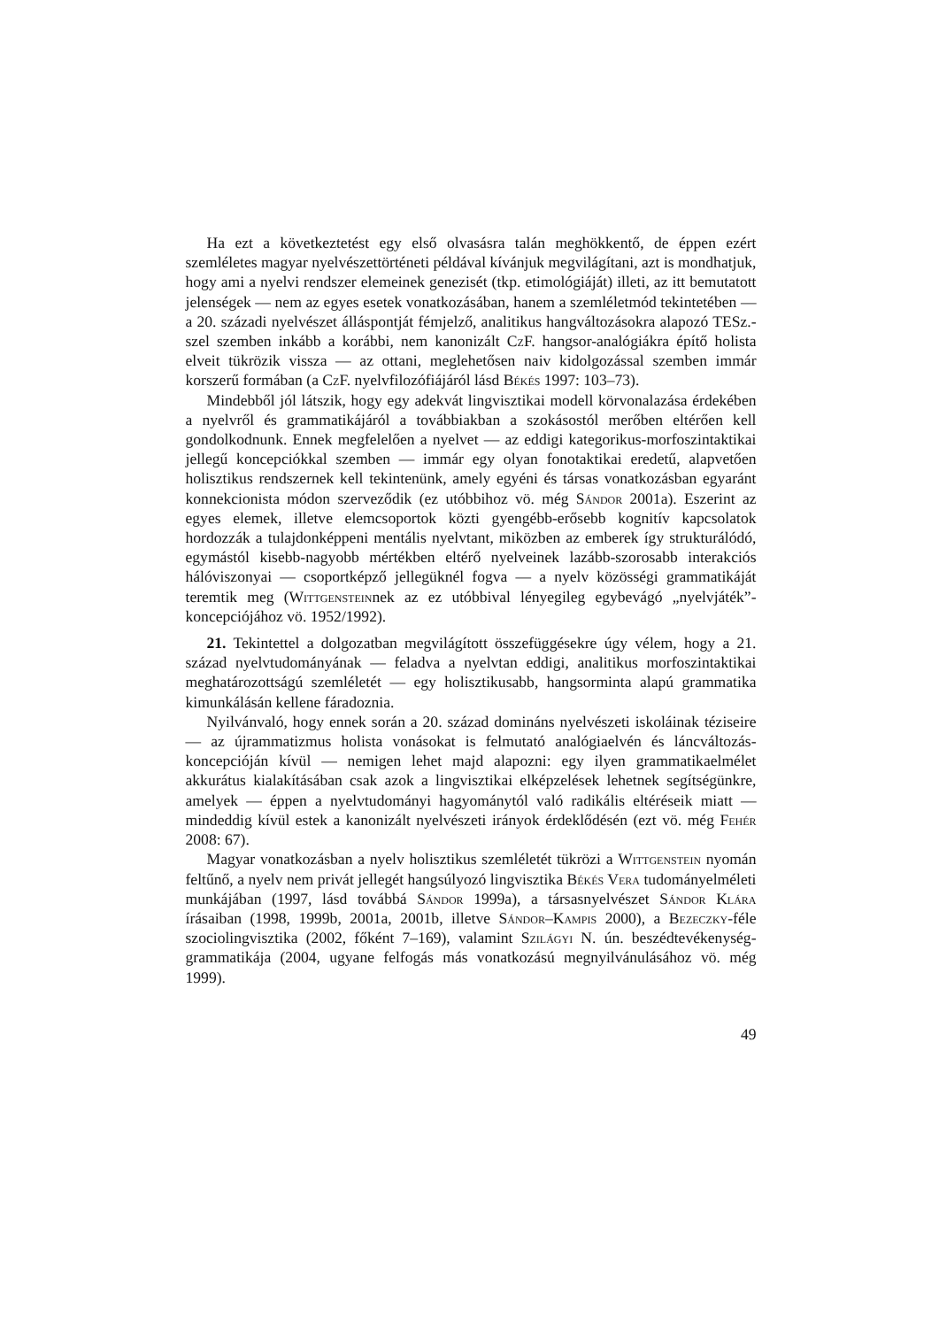Ha ezt a következtetést egy első olvasásra talán meghökkentő, de éppen ezért szemléletes magyar nyelvészettörténeti példával kívánjuk megvilágítani, azt is mondhatjuk, hogy ami a nyelvi rendszer elemeinek genezisét (tkp. etimológiáját) illeti, az itt bemutatott jelenségek — nem az egyes esetek vonatkozásában, hanem a szemléletmód tekintetében — a 20. századi nyelvészet álláspontját fémjelző, analitikus hangváltozásokra alapozó TESz.-szel szemben inkább a korábbi, nem kanonizált Cz F. hangsor-analógiákra építő holista elveit tükrözik vissza — az ottani, meglehetősen naiv kidolgozással szemben immár korszerű formában (a Cz F. nyelvfilozófiájáról lásd Békés 1997: 103–73).
Mindebből jól látszik, hogy egy adekvát lingvisztikai modell körvonalazása érdekében a nyelvről és grammatikájáról a továbbiakban a szokásostól merőben eltérően kell gondolkodnunk. Ennek megfelelően a nyelvet — az eddigi kategorikus-morfoszintaktikai jellegű koncepciókkal szemben — immár egy olyan fonotaktikai eredetű, alapvetően holisztikus rendszernek kell tekintenünk, amely egyéni és társas vonatkozásban egyaránt konnekcionista módon szerveződik (ez utóbbihoz vö. még Sándor 2001a). Eszerint az egyes elemek, illetve elemcsoportok közti gyengébb-erősebb kognitív kapcsolatok hordozzák a tulajdonképpeni mentális nyelvtant, miközben az emberek így strukturálódó, egymástól kisebb-nagyobb mértékben eltérő nyelveinek lazább-szorosabb interakciós hálóviszonyai — csoportképző jellegüknél fogva — a nyelv közösségi grammatikáját teremtik meg (Wittgensteinnek az ez utóbbival lényegileg egybevágó „nyelvjáték”-koncepciójához vö. 1952/1992).
21. Tekintettel a dolgozatban megvilágított összefüggésekre úgy vélem, hogy a 21. század nyelvtudományának — feladva a nyelvtan eddigi, analitikus morfoszintaktikai meghatározottságú szemléletét — egy holisztikusabb, hangsorminta alapú grammatika kimunkálásán kellene fáradoznia.
Nyilvánvaló, hogy ennek során a 20. század domináns nyelvészeti iskoláinak téziseire — az újrammatizmus holista vonásokat is felmutató analógiaelvén és láncváltozás-koncepcióján kívül — nemigen lehet majd alapozni: egy ilyen grammatikaelmélet akkurátus kialakításában csak azok a lingvisztikai elképzelések lehetnek segítségünkre, amelyek — éppen a nyelvtudományi hagyománytól való radikális eltéréseik miatt — mindeddig kívül estek a kanonizált nyelvészeti irányok érdeklődésén (ezt vö. még Fehér 2008: 67).
Magyar vonatkozásban a nyelv holisztikus szemléletét tükrözi a Wittgenstein nyomán feltűnő, a nyelv nem privát jellegét hangsúlyozó lingvisztika Békés Vera tudományelméleti munkájában (1997, lásd továbbá Sándor 1999a), a társasnyelvészet Sándor Klára írásaiban (1998, 1999b, 2001a, 2001b, illetve Sándor–Kampis 2000), a Bezeczky-féle szociolingvisztika (2002, főként 7–169), valamint Szilágyi N. ún. beszédtevékenység-grammatikája (2004, ugyane felfogás más vonatkozású megnyilvánulásához vö. még 1999).
49